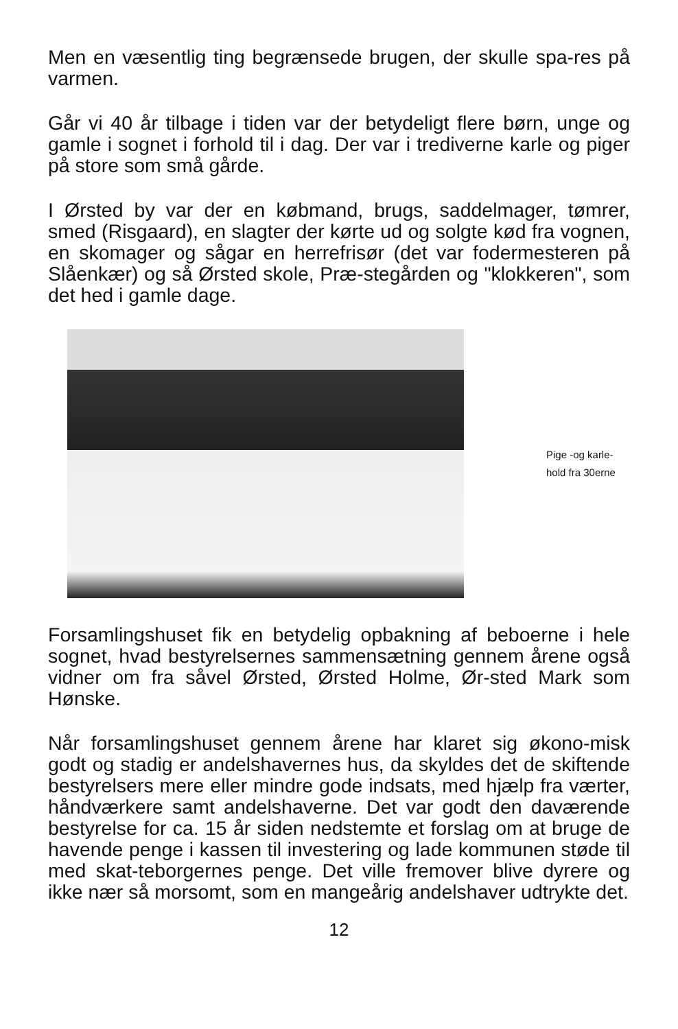Men en væsentlig ting begrænsede brugen, der skulle spa-res på varmen.
Går vi 40 år tilbage i tiden var der betydeligt flere børn, unge og gamle i sognet i forhold til i dag. Der var i trediverne karle og piger på store som små gårde.
I Ørsted by var der en købmand, brugs, saddelmager, tømrer, smed (Risgaard), en slagter der kørte ud og solgte kød fra vognen, en skomager og sågar en herrefrisør (det var fodermesteren på Slåenkær) og så Ørsted skole, Præ-stegården og "klokkeren", som det hed i gamle dage.
Pige -og karle-
hold fra 30erne
Forsamlingshuset fik en betydelig opbakning af beboerne i hele sognet, hvad bestyrelsernes sammensætning gennem årene også vidner om fra såvel Ørsted, Ørsted Holme, Ør-sted Mark som Hønske.
Når forsamlingshuset gennem årene har klaret sig økono-misk godt og stadig er andelshavernes hus, da skyldes det de skiftende bestyrelsers mere eller mindre gode indsats, med hjælp fra værter, håndværkere samt andelshaverne. Det var godt den daværende bestyrelse for ca. 15 år siden nedstemte et forslag om at bruge de havende penge i kassen til investering og lade kommunen støde til med skat-teborgernes penge. Det ville fremover blive dyrere og ikke nær så morsomt, som en mangeårig andelshaver udtrykte det.
12